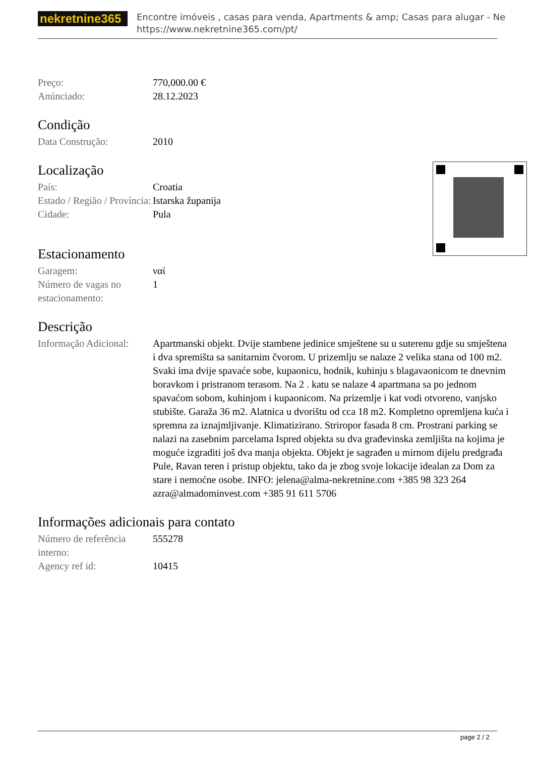nekretnine365
Encontre imóveis , casas para venda, Apartments & amp; Casas para alugar - Ne
https://www.nekretnine365.com/pt/
| Preço: | 770,000.00 € |
| Anúnciado: | 28.12.2023 |
Condição
| Data Construção: | 2010 |
Localização
| País: | Croatia |
| Estado / Região / Província: | Istarska županija |
| Cidade: | Pula |
Estacionamento
| Garagem: | ναί |
| Número de vagas no estacionamento: | 1 |
Descrição
| Informação Adicional: | Apartmanski objekt. Dvije stambene jedinice smještene su u suterenu gdje su smještena i dva spremišta sa sanitarnim čvorom. U prizemlju se nalaze 2 velika stana od 100 m2. Svaki ima dvije spavaće sobe, kupaonicu, hodnik, kuhinju s blagavaonicom te dnevnim boravkom i pristranom terasom. Na 2 . katu se nalaze 4 apartmana sa po jednom spavaćom sobom, kuhinjom i kupaonicom. Na prizemlje i kat vodi otvoreno, vanjsko stubište. Garaža 36 m2. Alatnica u dvorištu od cca 18 m2. Kompletno opremljena kuća i spremna za iznajmljivanje. Klimatizirano. Striropor fasada 8 cm. Prostrani parking se nalazi na zasebnim parcelama Ispred objekta su dva građevinska zemljišta na kojima je moguće izgraditi još dva manja objekta. Objekt je sagrađen u mirnom dijelu predgrađa Pule, Ravan teren i pristup objektu, tako da je zbog svoje lokacije idealan za Dom za stare i nemoćne osobe. INFO: jelena@alma-nekretnine.com +385 98 323 264 azra@almadominvest.com +385 91 611 5706 |
Informações adicionais para contato
| Número de referência interno: | 555278 |
| Agency ref id: | 10415 |
page 2 / 2